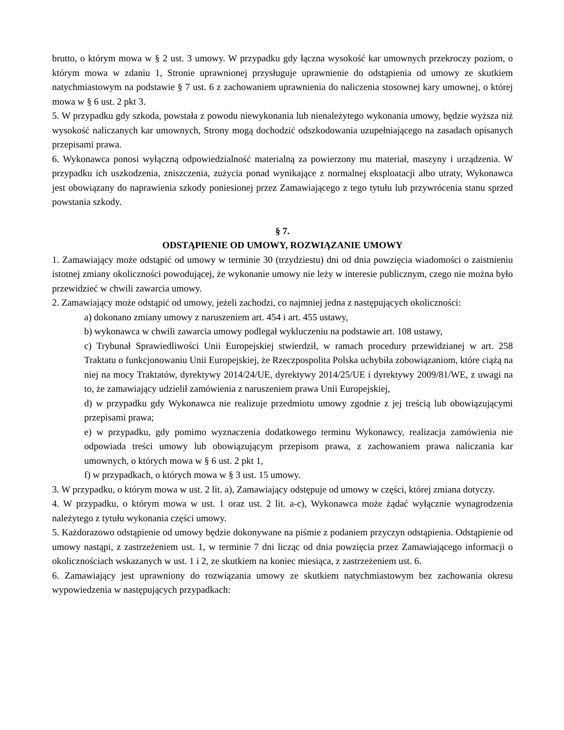brutto, o którym mowa w § 2 ust. 3 umowy. W przypadku gdy łączna wysokość kar umownych przekroczy poziom, o którym mowa w zdaniu 1, Stronie uprawnionej przysługuje uprawnienie do odstąpienia od umowy ze skutkiem natychmiastowym na podstawie § 7 ust. 6 z zachowaniem uprawnienia do naliczenia stosownej kary umownej, o której mowa w § 6 ust. 2 pkt 3.
5. W przypadku gdy szkoda, powstała z powodu niewykonania lub nienależytego wykonania umowy, będzie wyższa niż wysokość naliczanych kar umownych, Strony mogą dochodzić odszkodowania uzupełniającego na zasadach opisanych przepisami prawa.
6. Wykonawca ponosi wyłączną odpowiedzialność materialną za powierzony mu materiał, maszyny i urządzenia. W przypadku ich uszkodzenia, zniszczenia, zużycia ponad wynikające z normalnej eksploatacji albo utraty, Wykonawca jest obowiązany do naprawienia szkody poniesionej przez Zamawiającego z tego tytułu lub przywrócenia stanu sprzed powstania szkody.
§ 7.
ODSTĄPIENIE OD UMOWY, ROZWIĄZANIE UMOWY
1. Zamawiający może odstąpić od umowy w terminie 30 (trzydziestu) dni od dnia powzięcia wiadomości o zaistnieniu istotnej zmiany okoliczności powodującej, że wykonanie umowy nie leży w interesie publicznym, czego nie można było przewidzieć w chwili zawarcia umowy.
2. Zamawiający może odstąpić od umowy, jeżeli zachodzi, co najmniej jedna z następujących okoliczności:
a) dokonano zmiany umowy z naruszeniem art. 454 i art. 455 ustawy,
b) wykonawca w chwili zawarcia umowy podlegał wykluczeniu na podstawie art. 108 ustawy,
c) Trybunał Sprawiedliwości Unii Europejskiej stwierdził, w ramach procedury przewidzianej w art. 258 Traktatu o funkcjonowaniu Unii Europejskiej, że Rzeczpospolita Polska uchybiła zobowiązaniom, które ciążą na niej na mocy Traktatów, dyrektywy 2014/24/UE, dyrektywy 2014/25/UE i dyrektywy 2009/81/WE, z uwagi na to, że zamawiający udzielił zamówienia z naruszeniem prawa Unii Europejskiej,
d) w przypadku gdy Wykonawca nie realizuje przedmiotu umowy zgodnie z jej treścią lub obowiązującymi przepisami prawa;
e) w przypadku, gdy pomimo wyznaczenia dodatkowego terminu Wykonawcy, realizacja zamówienia nie odpowiada treści umowy lub obowiązującym przepisom prawa, z zachowaniem prawa naliczania kar umownych, o których mowa w § 6 ust. 2 pkt 1,
f) w przypadkach, o których mowa w § 3 ust. 15 umowy.
3. W przypadku, o którym mowa w ust. 2 lit. a), Zamawiający odstępuje od umowy w części, której zmiana dotyczy.
4. W przypadku, o którym mowa w ust. 1 oraz ust. 2 lit. a-c), Wykonawca może żądać wyłącznie wynagrodzenia należytego z tytułu wykonania części umowy.
5. Każdorazowo odstąpienie od umowy będzie dokonywane na piśmie z podaniem przyczyn odstąpienia. Odstąpienie od umowy nastąpi, z zastrzeżeniem ust. 1, w terminie 7 dni licząc od dnia powzięcia przez Zamawiającego informacji o okolicznościach wskazanych w ust. 1 i 2, ze skutkiem na koniec miesiąca, z zastrzeżeniem ust. 6.
6. Zamawiający jest uprawniony do rozwiązania umowy ze skutkiem natychmiastowym bez zachowania okresu wypowiedzenia w następujących przypadkach: